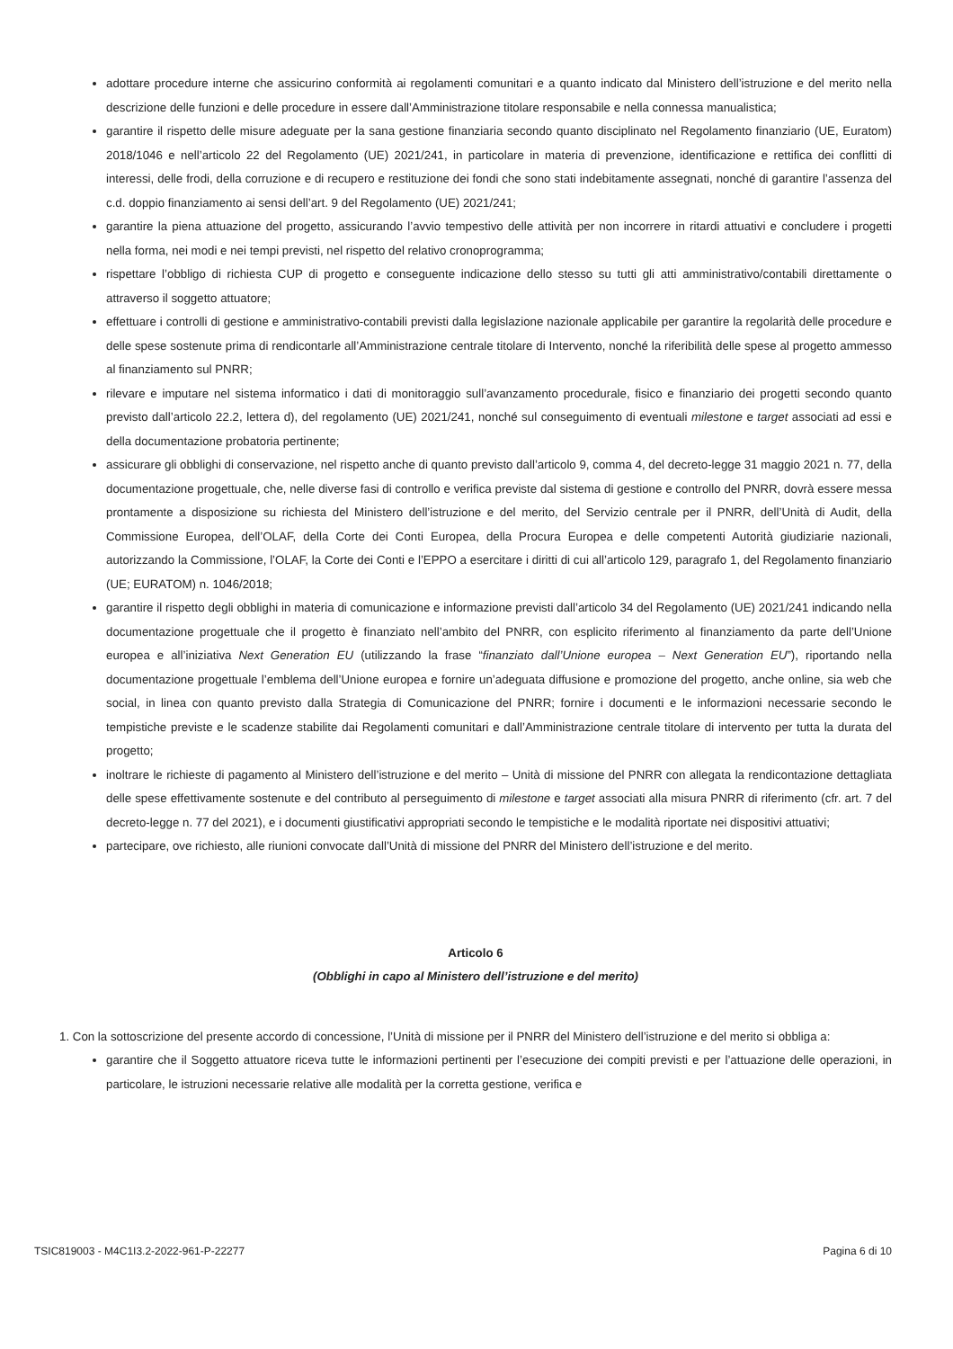adottare procedure interne che assicurino conformità ai regolamenti comunitari e a quanto indicato dal Ministero dell’istruzione e del merito nella descrizione delle funzioni e delle procedure in essere dall’Amministrazione titolare responsabile e nella connessa manualistica;
garantire il rispetto delle misure adeguate per la sana gestione finanziaria secondo quanto disciplinato nel Regolamento finanziario (UE, Euratom) 2018/1046 e nell’articolo 22 del Regolamento (UE) 2021/241, in particolare in materia di prevenzione, identificazione e rettifica dei conflitti di interessi, delle frodi, della corruzione e di recupero e restituzione dei fondi che sono stati indebitamente assegnati, nonché di garantire l’assenza del c.d. doppio finanziamento ai sensi dell’art. 9 del Regolamento (UE) 2021/241;
garantire la piena attuazione del progetto, assicurando l’avvio tempestivo delle attività per non incorrere in ritardi attuativi e concludere i progetti nella forma, nei modi e nei tempi previsti, nel rispetto del relativo cronoprogramma;
rispettare l’obbligo di richiesta CUP di progetto e conseguente indicazione dello stesso su tutti gli atti amministrativo/contabili direttamente o attraverso il soggetto attuatore;
effettuare i controlli di gestione e amministrativo-contabili previsti dalla legislazione nazionale applicabile per garantire la regolarità delle procedure e delle spese sostenute prima di rendicontarle all’Amministrazione centrale titolare di Intervento, nonché la riferibilità delle spese al progetto ammesso al finanziamento sul PNRR;
rilevare e imputare nel sistema informatico i dati di monitoraggio sull’avanzamento procedurale, fisico e finanziario dei progetti secondo quanto previsto dall’articolo 22.2, lettera d), del regolamento (UE) 2021/241, nonché sul conseguimento di eventuali milestone e target associati ad essi e della documentazione probatoria pertinente;
assicurare gli obblighi di conservazione, nel rispetto anche di quanto previsto dall’articolo 9, comma 4, del decreto-legge 31 maggio 2021 n. 77, della documentazione progettuale, che, nelle diverse fasi di controllo e verifica previste dal sistema di gestione e controllo del PNRR, dovrà essere messa prontamente a disposizione su richiesta del Ministero dell’istruzione e del merito, del Servizio centrale per il PNRR, dell’Unità di Audit, della Commissione Europea, dell’OLAF, della Corte dei Conti Europea, della Procura Europea e delle competenti Autorità giudiziarie nazionali, autorizzando la Commissione, l’OLAF, la Corte dei Conti e l’EPPO a esercitare i diritti di cui all’articolo 129, paragrafo 1, del Regolamento finanziario (UE; EURATOM) n. 1046/2018;
garantire il rispetto degli obblighi in materia di comunicazione e informazione previsti dall’articolo 34 del Regolamento (UE) 2021/241 indicando nella documentazione progettuale che il progetto è finanziato nell’ambito del PNRR, con esplicito riferimento al finanziamento da parte dell’Unione europea e all’iniziativa Next Generation EU (utilizzando la frase “finanziato dall’Unione europea – Next Generation EU”), riportando nella documentazione progettuale l’emblema dell’Unione europea e fornire un’adeguata diffusione e promozione del progetto, anche online, sia web che social, in linea con quanto previsto dalla Strategia di Comunicazione del PNRR; fornire i documenti e le informazioni necessarie secondo le tempistiche previste e le scadenze stabilite dai Regolamenti comunitari e dall’Amministrazione centrale titolare di intervento per tutta la durata del progetto;
inoltrare le richieste di pagamento al Ministero dell’istruzione e del merito – Unità di missione del PNRR con allegata la rendicontazione dettagliata delle spese effettivamente sostenute e del contributo al perseguimento di milestone e target associati alla misura PNRR di riferimento (cfr. art. 7 del decreto-legge n. 77 del 2021), e i documenti giustificativi appropriati secondo le tempistiche e le modalità riportate nei dispositivi attuativi;
partecipare, ove richiesto, alle riunioni convocate dall’Unità di missione del PNRR del Ministero dell’istruzione e del merito.
Articolo 6
(Obblighi in capo al Ministero dell’istruzione e del merito)
1. Con la sottoscrizione del presente accordo di concessione, l’Unità di missione per il PNRR del Ministero dell’istruzione e del merito si obbliga a:
garantire che il Soggetto attuatore riceva tutte le informazioni pertinenti per l’esecuzione dei compiti previsti e per l’attuazione delle operazioni, in particolare, le istruzioni necessarie relative alle modalità per la corretta gestione, verifica e
TSIC819003 - M4C1I3.2-2022-961-P-22277 Pagina 6 di 10